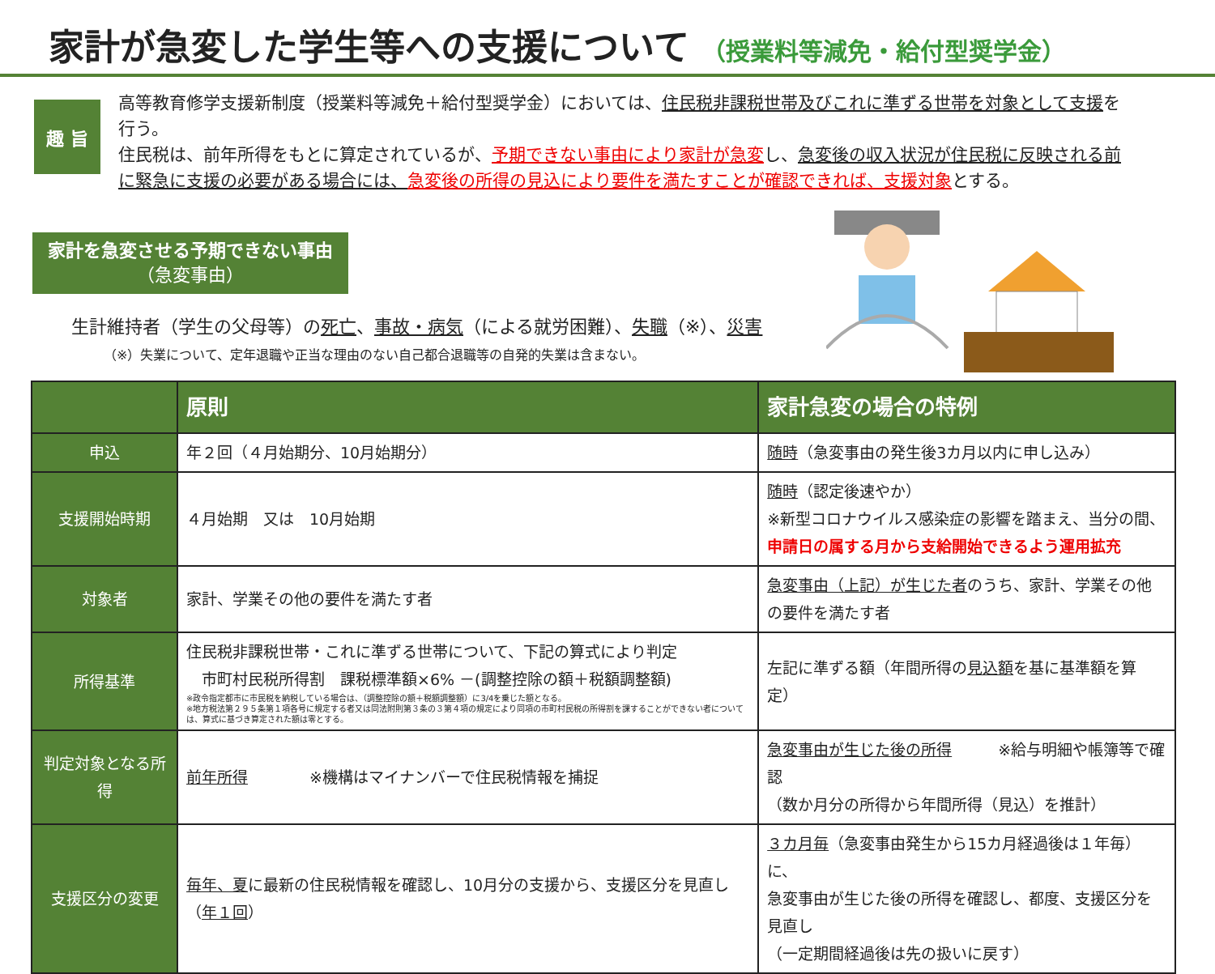家計が急変した学生等への支援について （授業料等減免・給付型奨学金）
趣 旨
高等教育修学支援新制度（授業料等減免＋給付型奨学金）においては、住民税非課税世帯及びこれに準ずる世帯を対象として支援を行う。
住民税は、前年所得をもとに算定されているが、予期できない事由により家計が急変し、急変後の収入状況が住民税に反映される前に緊急に支援の必要がある場合には、急変後の所得の見込により要件を満たすことが確認できれば、支援対象とする。
家計を急変させる予期できない事由
（急変事由）
生計維持者（学生の父母等）の死亡、事故・病気（による就労困難）、失職（※）、災害
（※）失業について、定年退職や正当な理由のない自己都合退職等の自発的失業は含まない。
| | 原則 | 家計急変の場合の特例 |
| --- | --- | --- |
| 申込 | 年２回（４月始期分、10月始期分） | 随時 （急変事由の発生後3カ月以内に申し込み） |
| 支援開始時期 | ４月始期 又は 10月始期 | 随時 （認定後速やか） ※新型コロナウイルス感染症の影響を踏まえ、当分の間、 申請日の属する月から支給開始できるよう運用拡充 |
| 対象者 | 家計、学業その他の要件を満たす者 | 急変事由（上記）が生じた者 のうち、家計、学業その他の要件を満たす者 |
| 所得基準 | 住民税非課税世帯・これに準ずる世帯について、下記の算式により判定 市町村民税所得割 課税標準額×6% －(調整控除の額＋税額調整額) ※政令指定都市に市民税を納税している場合は、（調整控除の額＋税額調整額）に3/4を乗じた額となる。 ※地方税法第２９５条第１項各号に規定する者又は同法附則第３条の３第４項の規定により同項の市町村民税の所得割を課することができない者については、算式に基づき算定された額は零とする。 | 左記に準ずる額（年間所得の 見込額 を基に基準額を算定） |
| 判定対象となる所得 | 前年所得 ※機構はマイナンバーで住民税情報を捕捉 | 急変事由が生じた後の所得 ※給与明細や帳簿等で確認 （数か月分の所得から年間所得（見込）を推計） |
| 支援区分の変更 | 毎年、夏 に最新の住民税情報を確認し、10月分の支援から、支援区分を見直し（ 年１回 ） | ３カ月毎 （急変事由発生から15カ月経過後は１年毎）に、 急変事由が生じた後の所得を確認し、都度、支援区分を見直し （一定期間経過後は先の扱いに戻す） |